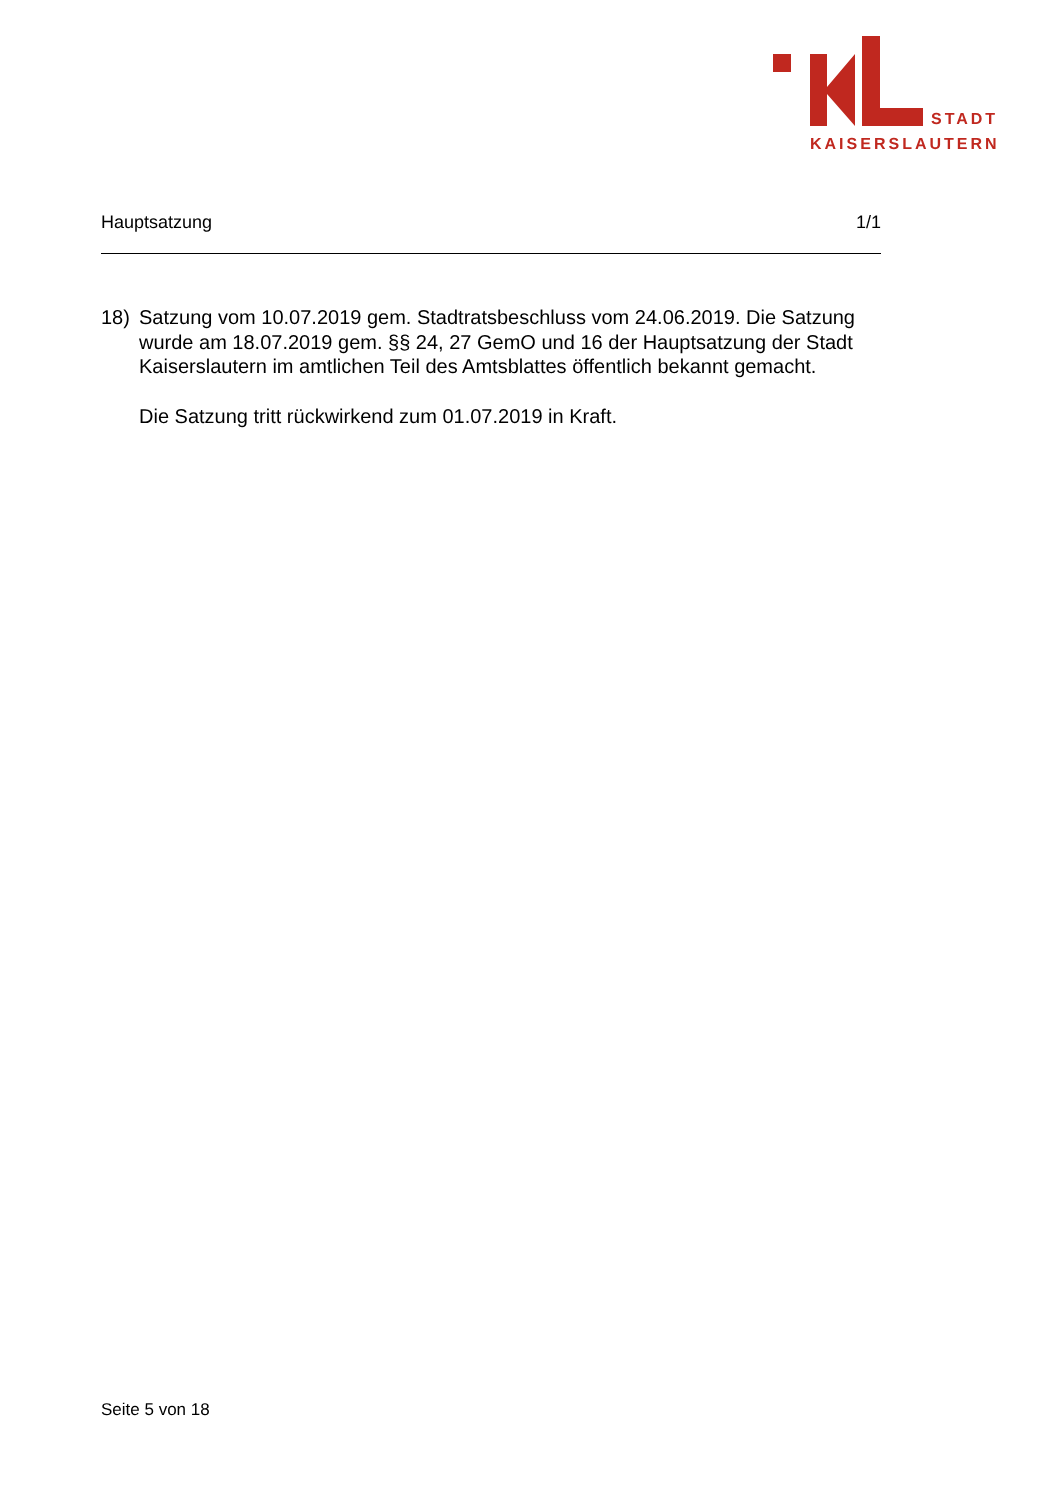STADT
KAISERSLAUTERN
Hauptsatzung 1/1
18) Satzung vom 10.07.2019 gem. Stadtratsbeschluss vom 24.06.2019. Die Satzung wurde am 18.07.2019 gem. §§ 24, 27 GemO und 16 der Hauptsatzung der Stadt Kaiserslautern im amtlichen Teil des Amtsblattes öffentlich bekannt gemacht.
Die Satzung tritt rückwirkend zum 01.07.2019 in Kraft.
Seite 5 von 18